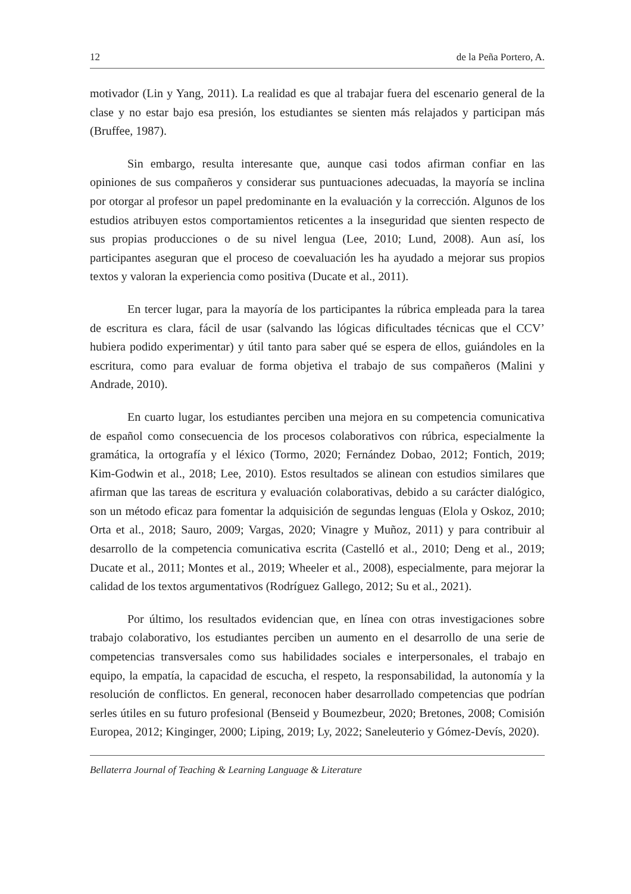12 de la Peña Portero, A.
motivador (Lin y Yang, 2011). La realidad es que al trabajar fuera del escenario general de la clase y no estar bajo esa presión, los estudiantes se sienten más relajados y participan más (Bruffee, 1987).
Sin embargo, resulta interesante que, aunque casi todos afirman confiar en las opiniones de sus compañeros y considerar sus puntuaciones adecuadas, la mayoría se inclina por otorgar al profesor un papel predominante en la evaluación y la corrección. Algunos de los estudios atribuyen estos comportamientos reticentes a la inseguridad que sienten respecto de sus propias producciones o de su nivel lengua (Lee, 2010; Lund, 2008). Aun así, los participantes aseguran que el proceso de coevaluación les ha ayudado a mejorar sus propios textos y valoran la experiencia como positiva (Ducate et al., 2011).
En tercer lugar, para la mayoría de los participantes la rúbrica empleada para la tarea de escritura es clara, fácil de usar (salvando las lógicas dificultades técnicas que el CCV’ hubiera podido experimentar) y útil tanto para saber qué se espera de ellos, guiándoles en la escritura, como para evaluar de forma objetiva el trabajo de sus compañeros (Malini y Andrade, 2010).
En cuarto lugar, los estudiantes perciben una mejora en su competencia comunicativa de español como consecuencia de los procesos colaborativos con rúbrica, especialmente la gramática, la ortografía y el léxico (Tormo, 2020; Fernández Dobao, 2012; Fontich, 2019; Kim-Godwin et al., 2018; Lee, 2010). Estos resultados se alinean con estudios similares que afirman que las tareas de escritura y evaluación colaborativas, debido a su carácter dialógico, son un método eficaz para fomentar la adquisición de segundas lenguas (Elola y Oskoz, 2010; Orta et al., 2018; Sauro, 2009; Vargas, 2020; Vinagre y Muñoz, 2011) y para contribuir al desarrollo de la competencia comunicativa escrita (Castelló et al., 2010; Deng et al., 2019; Ducate et al., 2011; Montes et al., 2019; Wheeler et al., 2008), especialmente, para mejorar la calidad de los textos argumentativos (Rodríguez Gallego, 2012; Su et al., 2021).
Por último, los resultados evidencian que, en línea con otras investigaciones sobre trabajo colaborativo, los estudiantes perciben un aumento en el desarrollo de una serie de competencias transversales como sus habilidades sociales e interpersonales, el trabajo en equipo, la empatía, la capacidad de escucha, el respeto, la responsabilidad, la autonomía y la resolución de conflictos. En general, reconocen haber desarrollado competencias que podrían serles útiles en su futuro profesional (Benseid y Boumezbeur, 2020; Bretones, 2008; Comisión Europea, 2012; Kinginger, 2000; Liping, 2019; Ly, 2022; Saneleuterio y Gómez-Devís, 2020).
Bellaterra Journal of Teaching & Learning Language & Literature